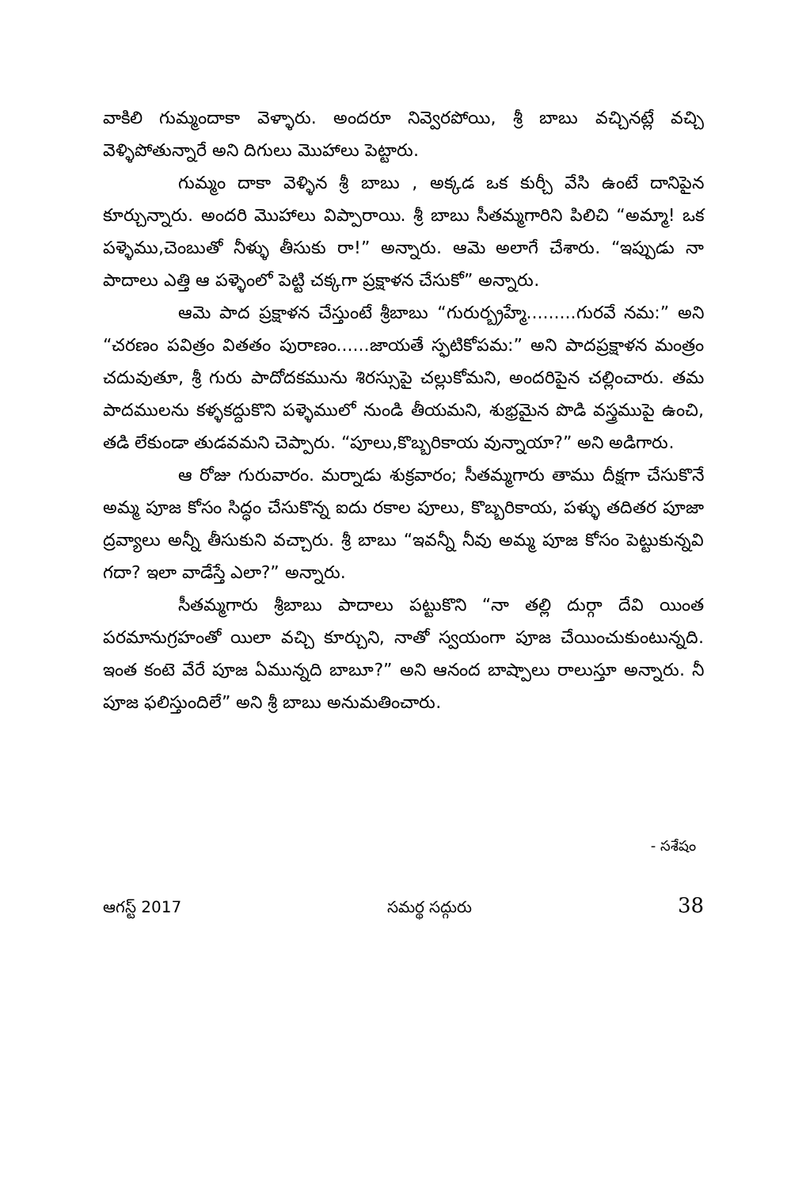వాకిలి గుమ్మందాకా వెళ్ళారు. అందరూ నివ్వెరపోయి, శ్రీ బాబు వచ్చినట్లే వచ్చి వెళ్ళిపోతున్నారే అని దిగులు మొహాలు పెట్టారు.
గుమ్మం దాకా వెళ్ళిన శ్రీ బాబు , అక్కడ ఒక కుర్చీ వేసి ఉంటే దానిపైన కూర్చున్నారు. అందరి మొహాలు విప్పారాయి. శ్రీ బాబు సీతమ్మగారిని పిలిచి “అమ్మా! ఒక పళ్ళెము,చెంబుతో నీళ్ళు తీసుకు రా!” అన్నారు. ఆమె అలాగే చేశారు. “ఇప్పుడు నా పాదాలు ఎత్తి ఆ పళ్ళెంలో పెట్టి చక్కగా ప్రక్షాళన చేసుకో” అన్నారు.
ఆమె పాద ప్రక్షాళన చేస్తుంటే శ్రీబాబు “గురుర్బ్రహ్మే.........గురవే నమ:” అని “చరణం పవిత్రం వితతం పురాణం......జాయతే స్ఫటికోపమ:” అని పాదప్రక్షాళన మంత్రం చదువుతూ, శ్రీ గురు పాదోదకమును శిరస్సుపై చల్లుకోమని, అందరిపైన చల్లించారు. తమ పాదములను కళ్ళకద్దుకొని పళ్ళెములో నుండి తీయమని, శుభ్రమైన పొడి వస్త్రముపై ఉంచి, తడి లేకుండా తుడవమని చెప్పారు. “పూలు,కొబ్బరికాయ వున్నాయా?” అని అడిగారు.
ఆ రోజు గురువారం. మర్నాడు శుక్రవారం; సీతమ్మగారు తాము దీక్షగా చేసుకొనే అమ్మ పూజ కోసం సిద్ధం చేసుకొన్న ఐదు రకాల పూలు, కొబ్బరికాయ, పళ్ళు తదితర పూజా ద్రవ్యాలు అన్నీ తీసుకుని వచ్చారు. శ్రీ బాబు “ఇవన్నీ నీవు అమ్మ పూజ కోసం పెట్టుకున్నవి గదా? ఇలా వాడేస్తే ఎలా?” అన్నారు.
సీతమ్మగారు శ్రీబాబు పాదాలు పట్టుకొని “నా తల్లి దుర్గా దేవి యింత పరమానుగ్రహంతో యిలా వచ్చి కూర్చుని, నాతో స్వయంగా పూజ చేయించుకుంటున్నది. ఇంత కంటె వేరే పూజ ఏమున్నది బాబూ?” అని ఆనంద బాష్పాలు రాలుస్తూ అన్నారు. నీ పూజ ఫలిస్తుందిలే” అని శ్రీ బాబు అనుమతించారు.
- సశేషం
ఆగస్ట్ 2017 సమర్థ సద్గురు 38